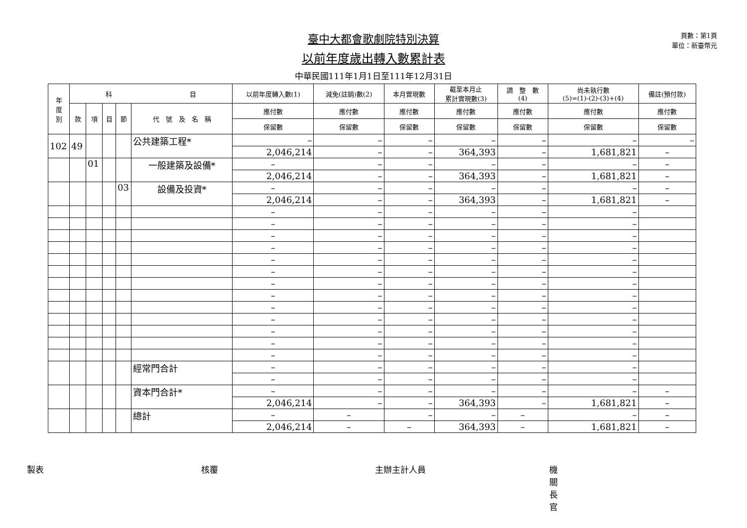頁數：第1頁
單位：新臺幣元
臺中大都會歌劇院特別決算
以前年度歲出轉入數累計表
中華民國111年1月1日至111年12月31日
| 年 度 別 | 科 目 | | | | | 以前年度轉入數(1) | 減免(註銷)數(2) | 本月實現數 | 截至本月止 累計實現數(3) | 調 整 數 (4) | 尚未執行數 (5)=(1)-(2)-(3)+(4) | 備註(預付款) |
| --- | --- | --- | --- | --- | --- | --- | --- | --- | --- | --- | --- | --- |
| | 款 | 項 | 目 | 節 | 代 號 及 名 稱 | 應付數 | 應付數 | 應付數 | 應付數 | 應付數 | 應付數 | 應付數 |
| | | | | | | 保留數 | 保留數 | 保留數 | 保留數 | 保留數 | 保留數 | 保留數 |
| 102 | 49 | | | | 公共建築工程* | – | – | – | – | – | – | – |
| | | | | | | 2,046,214 | – | – | 364,393 | – | 1,681,821 | – |
| | | 01 | | | 一般建築及設備* | – | – | – | – | – | – | – |
| | | | | | | 2,046,214 | – | – | 364,393 | – | 1,681,821 | – |
| | | | | 03 | 設備及投資* | – | – | – | – | – | – | – |
| | | | | | | 2,046,214 | – | – | 364,393 | – | 1,681,821 | – |
| | | | | | | – | – | – | – | – | – | |
| | | | | | | – | – | – | – | – | – | |
| | | | | | | – | – | – | – | – | – | |
| | | | | | | – | – | – | – | – | – | |
| | | | | | | – | – | – | – | – | – | |
| | | | | | | – | – | – | – | – | – | |
| | | | | | | – | – | – | – | – | – | |
| | | | | | | – | – | – | – | – | – | |
| | | | | | | – | – | – | – | – | – | |
| | | | | | | – | – | – | – | – | – | |
| | | | | | | – | – | – | – | – | – | |
| | | | | | | – | – | – | – | – | – | |
| | | | | | | – | – | – | – | – | – | |
| | | | | | 經常門合計 | – | – | – | – | – | – | |
| | | | | | | – | – | – | – | – | – | |
| | | | | | 資本門合計* | – | – | – | – | – | – | – |
| | | | | | | 2,046,214 | – | – | 364,393 | – | 1,681,821 | – |
| | | | | | 總計 | – | – | – | – | – | – | – |
| | | | | | | 2,046,214 | – | – | 364,393 | – | 1,681,821 | – |
製表 核覆 主辦主計人員 機關長官